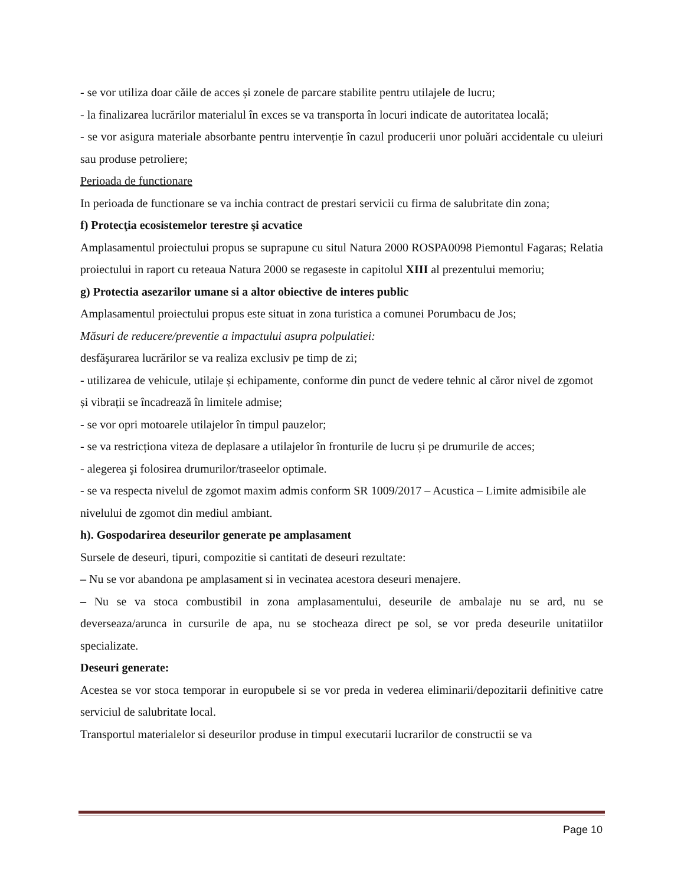- se vor utiliza doar căile de acces și zonele de parcare stabilite pentru utilajele de lucru;
- la finalizarea lucrărilor materialul în exces se va transporta în locuri indicate de autoritatea locală;
- se vor asigura materiale absorbante pentru intervenție în cazul producerii unor poluări accidentale cu uleiuri sau produse petroliere;
Perioada de functionare
In perioada de functionare se va inchia contract de prestari servicii cu firma de salubritate din zona;
f) Protecţia ecosistemelor terestre şi acvatice
Amplasamentul proiectului propus se suprapune cu situl Natura 2000 ROSPA0098 Piemontul Fagaras; Relatia proiectului in raport cu reteaua Natura 2000 se regaseste in capitolul XIII al prezentului memoriu;
g) Protectia asezarilor umane si a altor obiective de interes public
Amplasamentul proiectului propus este situat in zona turistica a comunei Porumbacu de Jos;
Măsuri de reducere/preventie a impactului asupra polpulatiei:
desfăşurarea lucrărilor se va realiza exclusiv pe timp de zi;
- utilizarea de vehicule, utilaje și echipamente, conforme din punct de vedere tehnic al căror nivel de zgomot și vibrații se încadrează în limitele admise;
- se vor opri motoarele utilajelor în timpul pauzelor;
- se va restricționa viteza de deplasare a utilajelor în fronturile de lucru și pe drumurile de acces;
- alegerea şi folosirea drumurilor/traseelor optimale.
- se va respecta nivelul de zgomot maxim admis conform SR 1009/2017 – Acustica – Limite admisibile ale nivelului de zgomot din mediul ambiant.
h). Gospodarirea deseurilor generate pe amplasament
Sursele de deseuri, tipuri, compozitie si cantitati de deseuri rezultate:
– Nu se vor abandona pe amplasament si in vecinatea acestora deseuri menajere.
– Nu se va stoca combustibil in zona amplasamentului, deseurile de ambalaje nu se ard, nu se deverseaza/arunca in cursurile de apa, nu se stocheaza direct pe sol, se vor preda deseurile unitatiilor specializate.
Deseuri generate:
Acestea se vor stoca temporar in europubele si se vor preda in vederea eliminarii/depozitarii definitive catre serviciul de salubritate local.
Transportul materialelor si deseurilor produse in timpul executarii lucrarilor de constructii se va
Page 10